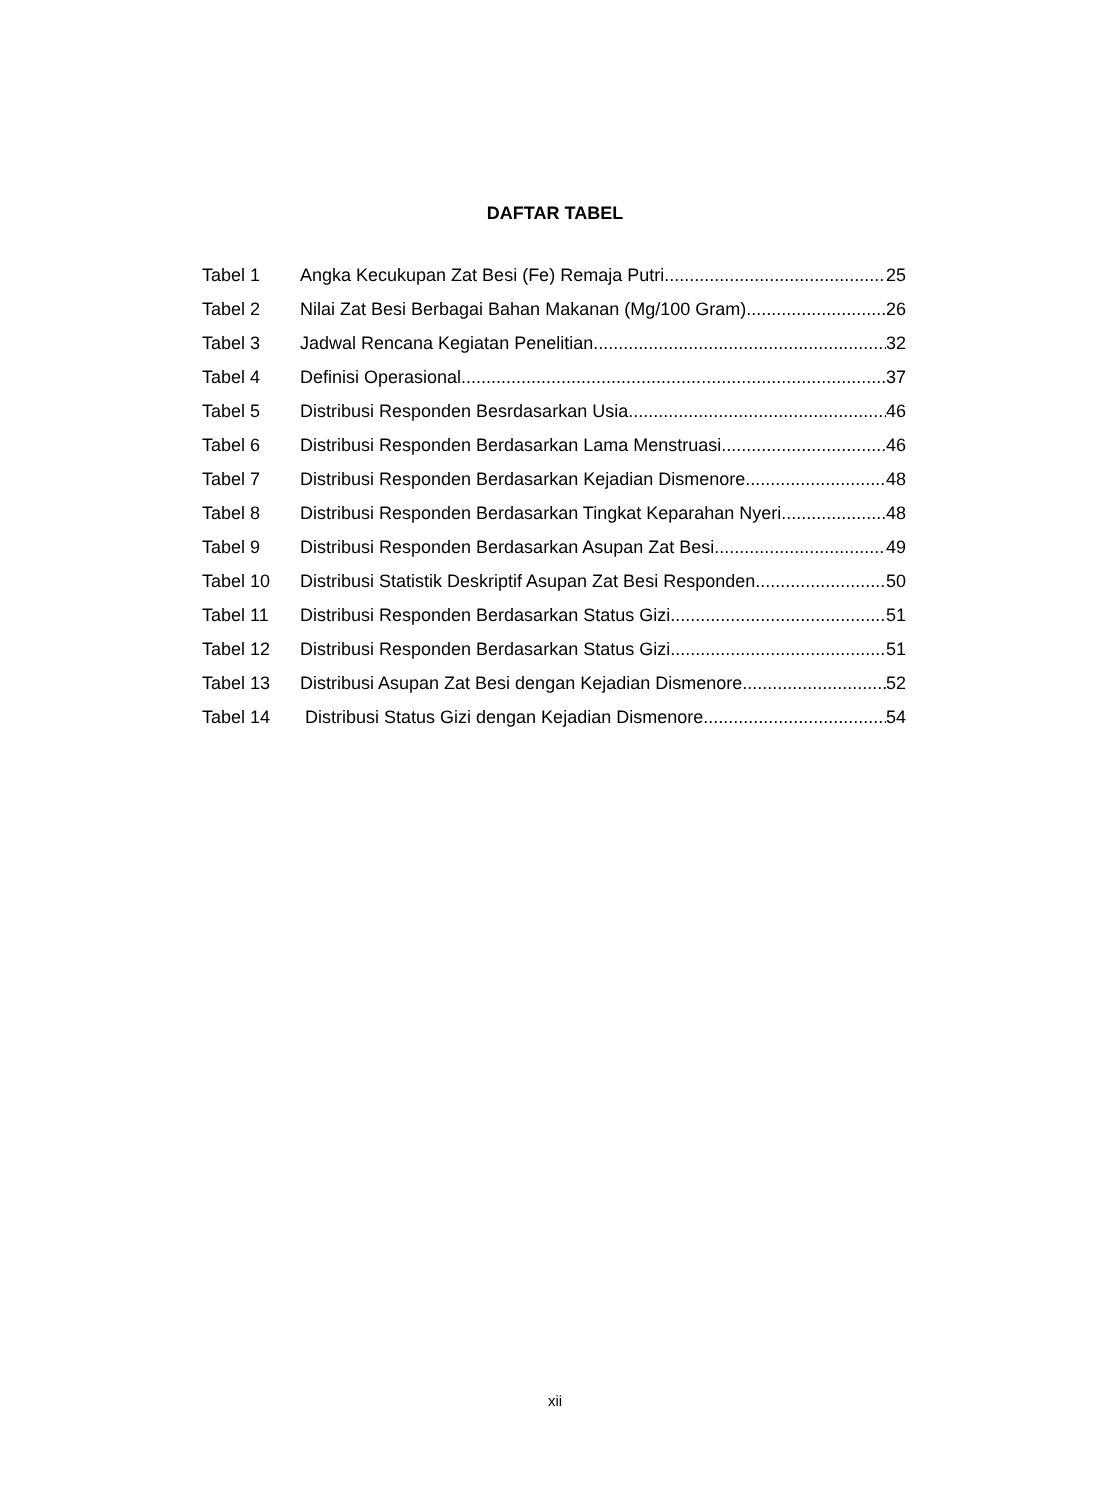DAFTAR TABEL
Tabel 1 Angka Kecukupan Zat Besi (Fe) Remaja Putri 25
Tabel 2 Nilai Zat Besi Berbagai Bahan Makanan (Mg/100 Gram) 26
Tabel 3 Jadwal Rencana Kegiatan Penelitian 32
Tabel 4 Definisi Operasional 37
Tabel 5 Distribusi Responden Besrdasarkan Usia 46
Tabel 6 Distribusi Responden Berdasarkan Lama Menstruasi 46
Tabel 7 Distribusi Responden Berdasarkan Kejadian Dismenore 48
Tabel 8 Distribusi Responden Berdasarkan Tingkat Keparahan Nyeri 48
Tabel 9 Distribusi Responden Berdasarkan Asupan Zat Besi 49
Tabel 10 Distribusi Statistik Deskriptif Asupan Zat Besi Responden 50
Tabel 11 Distribusi Responden Berdasarkan Status Gizi 51
Tabel 12 Distribusi Responden Berdasarkan Status Gizi 51
Tabel 13 Distribusi Asupan Zat Besi dengan Kejadian Dismenore 52
Tabel 14 Distribusi Status Gizi dengan Kejadian Dismenore 54
xii